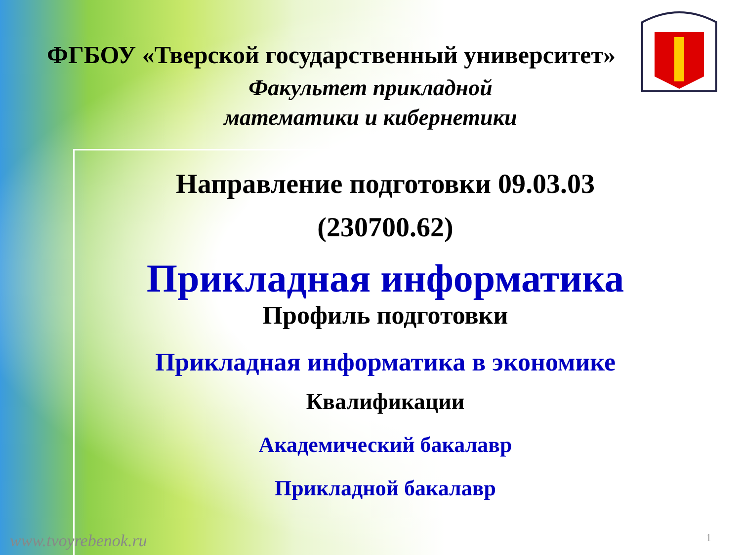ФГБОУ «Тверской государственный университет»
Факультет прикладной
математики и кибернетики
Направление подготовки 09.03.03
(230700.62)
Прикладная информатика
Профиль подготовки
Прикладная информатика в экономике
Квалификации
Академический бакалавр
Прикладной бакалавр
www.tvoyrebenok.ru 1